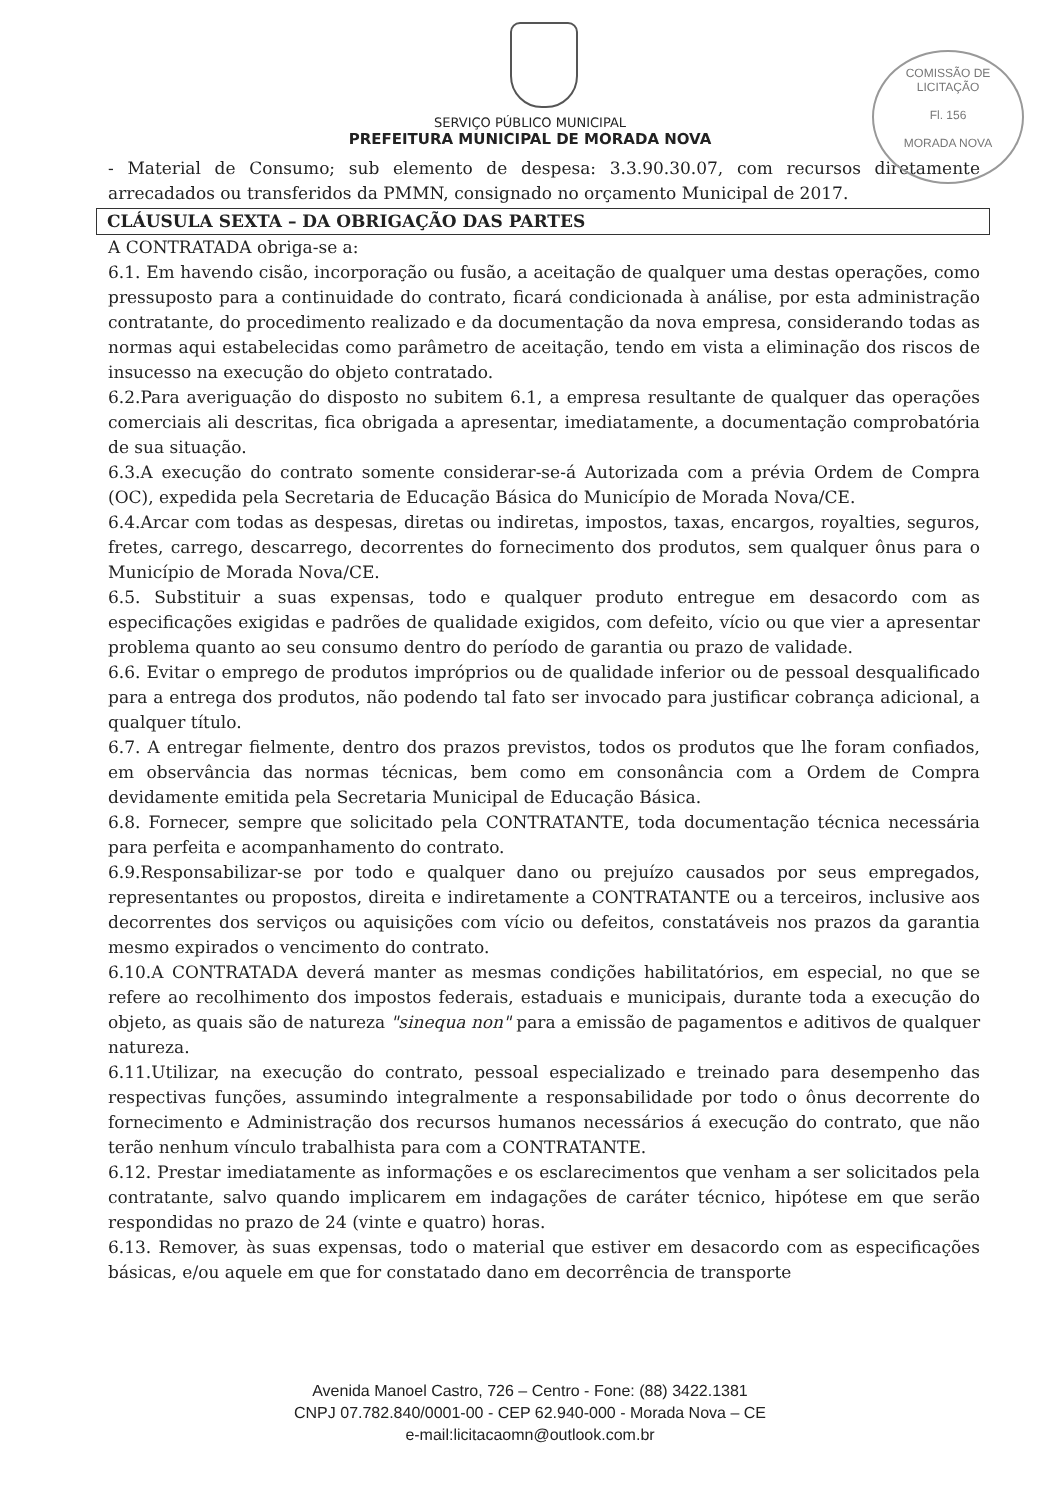COMISSÃO DE LICITAÇÃO
Fl. 156
MORADA NOVA
SERVIÇO PÚBLICO MUNICIPAL
PREFEITURA MUNICIPAL DE MORADA NOVA
- Material de Consumo; sub elemento de despesa: 3.3.90.30.07, com recursos diretamente arrecadados ou transferidos da PMMN, consignado no orçamento Municipal de 2017.
CLÁUSULA SEXTA – DA OBRIGAÇÃO DAS PARTES
A CONTRATADA obriga-se a:
6.1. Em havendo cisão, incorporação ou fusão, a aceitação de qualquer uma destas operações, como pressuposto para a continuidade do contrato, ficará condicionada à análise, por esta administração contratante, do procedimento realizado e da documentação da nova empresa, considerando todas as normas aqui estabelecidas como parâmetro de aceitação, tendo em vista a eliminação dos riscos de insucesso na execução do objeto contratado.
6.2.Para averiguação do disposto no subitem 6.1, a empresa resultante de qualquer das operações comerciais ali descritas, fica obrigada a apresentar, imediatamente, a documentação comprobatória de sua situação.
6.3.A execução do contrato somente considerar-se-á Autorizada com a prévia Ordem de Compra (OC), expedida pela Secretaria de Educação Básica do Município de Morada Nova/CE.
6.4.Arcar com todas as despesas, diretas ou indiretas, impostos, taxas, encargos, royalties, seguros, fretes, carrego, descarrego, decorrentes do fornecimento dos produtos, sem qualquer ônus para o Município de Morada Nova/CE.
6.5. Substituir a suas expensas, todo e qualquer produto entregue em desacordo com as especificações exigidas e padrões de qualidade exigidos, com defeito, vício ou que vier a apresentar problema quanto ao seu consumo dentro do período de garantia ou prazo de validade.
6.6. Evitar o emprego de produtos impróprios ou de qualidade inferior ou de pessoal desqualificado para a entrega dos produtos, não podendo tal fato ser invocado para justificar cobrança adicional, a qualquer título.
6.7. A entregar fielmente, dentro dos prazos previstos, todos os produtos que lhe foram confiados, em observância das normas técnicas, bem como em consonância com a Ordem de Compra devidamente emitida pela Secretaria Municipal de Educação Básica.
6.8. Fornecer, sempre que solicitado pela CONTRATANTE, toda documentação técnica necessária para perfeita e acompanhamento do contrato.
6.9.Responsabilizar-se por todo e qualquer dano ou prejuízo causados por seus empregados, representantes ou propostos, direita e indiretamente a CONTRATANTE ou a terceiros, inclusive aos decorrentes dos serviços ou aquisições com vício ou defeitos, constatáveis nos prazos da garantia mesmo expirados o vencimento do contrato.
6.10.A CONTRATADA deverá manter as mesmas condições habilitatórios, em especial, no que se refere ao recolhimento dos impostos federais, estaduais e municipais, durante toda a execução do objeto, as quais são de natureza "sinequa non" para a emissão de pagamentos e aditivos de qualquer natureza.
6.11.Utilizar, na execução do contrato, pessoal especializado e treinado para desempenho das respectivas funções, assumindo integralmente a responsabilidade por todo o ônus decorrente do fornecimento e Administração dos recursos humanos necessários á execução do contrato, que não terão nenhum vínculo trabalhista para com a CONTRATANTE.
6.12. Prestar imediatamente as informações e os esclarecimentos que venham a ser solicitados pela contratante, salvo quando implicarem em indagações de caráter técnico, hipótese em que serão respondidas no prazo de 24 (vinte e quatro) horas.
6.13. Remover, às suas expensas, todo o material que estiver em desacordo com as especificações básicas, e/ou aquele em que for constatado dano em decorrência de transporte
Avenida Manoel Castro, 726 – Centro - Fone: (88) 3422.1381
CNPJ 07.782.840/0001-00 - CEP 62.940-000 - Morada Nova – CE
e-mail:licitacaomn@outlook.com.br